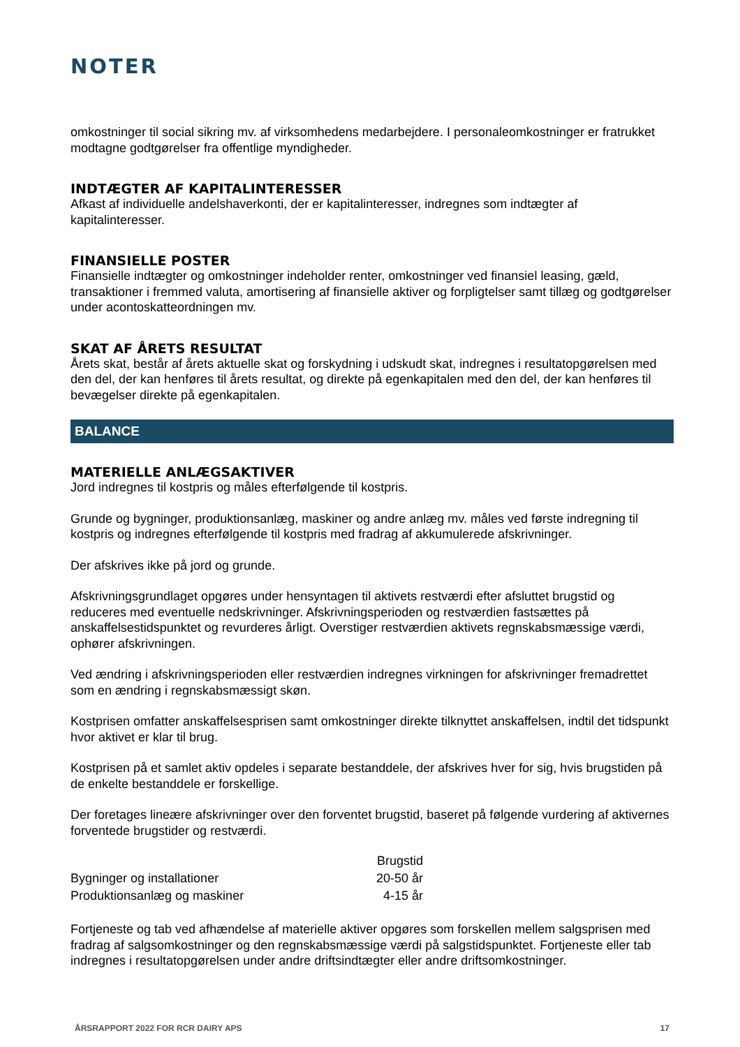NOTER
omkostninger til social sikring mv. af virksomhedens medarbejdere. I personaleomkostninger er fratrukket modtagne godtgørelser fra offentlige myndigheder.
INDTÆGTER AF KAPITALINTERESSER
Afkast af individuelle andelshaverkonti, der er kapitalinteresser, indregnes som indtægter af kapitalinteresser.
FINANSIELLE POSTER
Finansielle indtægter og omkostninger indeholder renter, omkostninger ved finansiel leasing, gæld, transaktioner i fremmed valuta, amortisering af finansielle aktiver og forpligtelser samt tillæg og godtgørelser under acontoskatteordningen mv.
SKAT AF ÅRETS RESULTAT
Årets skat, består af årets aktuelle skat og forskydning i udskudt skat, indregnes i resultatopgørelsen med den del, der kan henføres til årets resultat, og direkte på egenkapitalen med den del, der kan henføres til bevægelser direkte på egenkapitalen.
BALANCE
MATERIELLE ANLÆGSAKTIVER
Jord indregnes til kostpris og måles efterfølgende til kostpris.
Grunde og bygninger, produktionsanlæg, maskiner og andre anlæg mv. måles ved første indregning til kostpris og indregnes efterfølgende til kostpris med fradrag af akkumulerede afskrivninger.
Der afskrives ikke på jord og grunde.
Afskrivningsgrundlaget opgøres under hensyntagen til aktivets restværdi efter afsluttet brugstid og reduceres med eventuelle nedskrivninger. Afskrivningsperioden og restværdien fastsættes på anskaffelsestidspunktet og revurderes årligt. Overstiger restværdien aktivets regnskabsmæssige værdi, ophører afskrivningen.
Ved ændring i afskrivningsperioden eller restværdien indregnes virkningen for afskrivninger fremadrettet som en ændring i regnskabsmæssigt skøn.
Kostprisen omfatter anskaffelsesprisen samt omkostninger direkte tilknyttet anskaffelsen, indtil det tidspunkt hvor aktivet er klar til brug.
Kostprisen på et samlet aktiv opdeles i separate bestanddele, der afskrives hver for sig, hvis brugstiden på de enkelte bestanddele er forskellige.
Der foretages lineære afskrivninger over den forventet brugstid, baseret på følgende vurdering af aktivernes forventede brugstider og restværdi.
| | Brugstid |
| --- | --- |
| Bygninger og installationer | 20-50 år |
| Produktionsanlæg og maskiner | 4-15 år |
Fortjeneste og tab ved afhændelse af materielle aktiver opgøres som forskellen mellem salgsprisen med fradrag af salgsomkostninger og den regnskabsmæssige værdi på salgstidspunktet. Fortjeneste eller tab indregnes i resultatopgørelsen under andre driftsindtægter eller andre driftsomkostninger.
ÅRSRAPPORT 2022 FOR RCR DAIRY APS 17